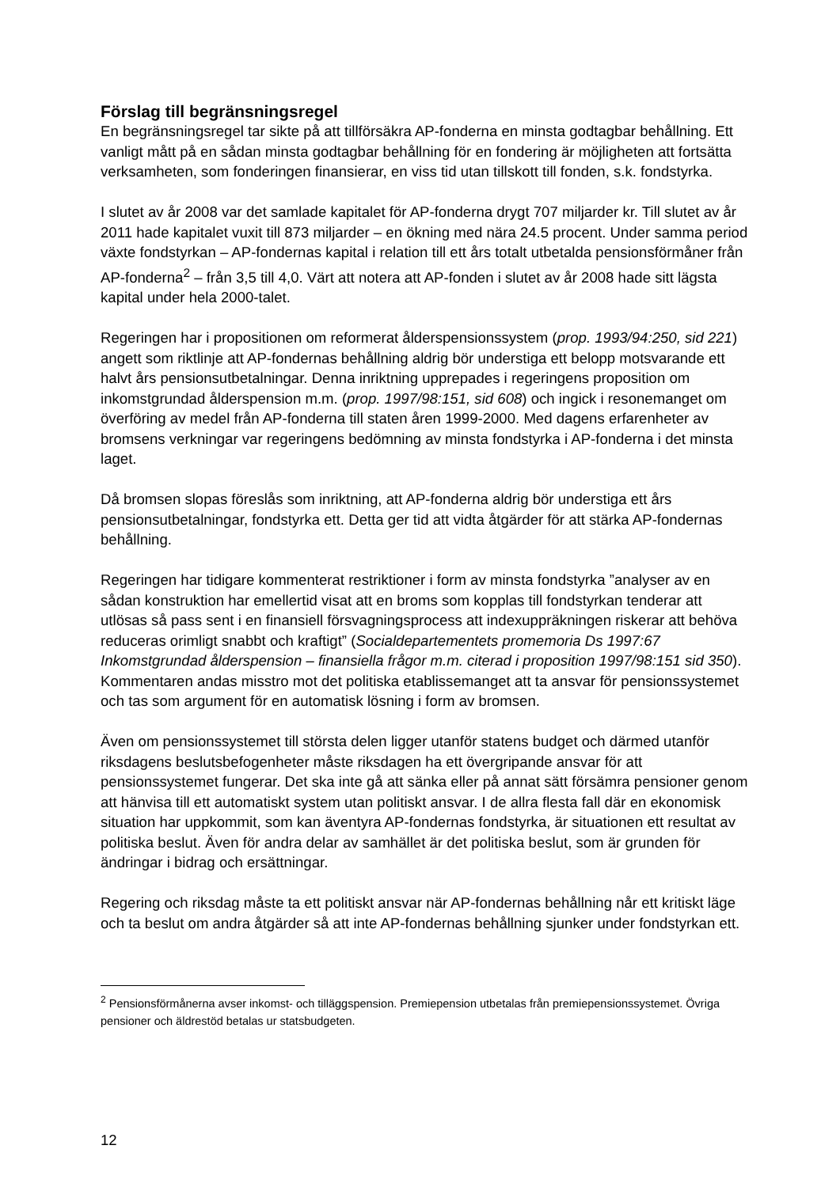Förslag till begränsningsregel
En begränsningsregel tar sikte på att tillförsäkra AP-fonderna en minsta godtagbar behållning. Ett vanligt mått på en sådan minsta godtagbar behållning för en fondering är möjligheten att fortsätta verksamheten, som fonderingen finansierar, en viss tid utan tillskott till fonden, s.k. fondstyrka.
I slutet av år 2008 var det samlade kapitalet för AP-fonderna drygt 707 miljarder kr. Till slutet av år 2011 hade kapitalet vuxit till 873 miljarder – en ökning med nära 24.5 procent. Under samma period växte fondstyrkan – AP-fondernas kapital i relation till ett års totalt utbetalda pensionsförmåner från AP-fonderna<sup>2</sup> – från 3,5 till 4,0. Värt att notera att AP-fonden i slutet av år 2008 hade sitt lägsta kapital under hela 2000-talet.
Regeringen har i propositionen om reformerat ålderspensionssystem (prop. 1993/94:250, sid 221) angett som riktlinje att AP-fondernas behållning aldrig bör understiga ett belopp motsvarande ett halvt års pensionsutbetalningar. Denna inriktning upprepades i regeringens proposition om inkomstgrundad ålderspension m.m. (prop. 1997/98:151, sid 608) och ingick i resonemanget om överföring av medel från AP-fonderna till staten åren 1999-2000. Med dagens erfarenheter av bromsens verkningar var regeringens bedömning av minsta fondstyrka i AP-fonderna i det minsta laget.
Då bromsen slopas föreslås som inriktning, att AP-fonderna aldrig bör understiga ett års pensionsutbetalningar, fondstyrka ett. Detta ger tid att vidta åtgärder för att stärka AP-fondernas behållning.
Regeringen har tidigare kommenterat restriktioner i form av minsta fondstyrka ”analyser av en sådan konstruktion har emellertid visat att en broms som kopplas till fondstyrkan tenderar att utlösas så pass sent i en finansiell försvagningsprocess att indexuppräkningen riskerar att behöva reduceras orimligt snabbt och kraftigt” (Socialdepartementets promemoria Ds 1997:67 Inkomstgrundad ålderspension – finansiella frågor m.m. citerad i proposition 1997/98:151 sid 350). Kommentaren andas misstro mot det politiska etablissemanget att ta ansvar för pensionssystemet och tas som argument för en automatisk lösning i form av bromsen.
Även om pensionssystemet till största delen ligger utanför statens budget och därmed utanför riksdagens beslutsbefogenheter måste riksdagen ha ett övergripande ansvar för att pensionssystemet fungerar. Det ska inte gå att sänka eller på annat sätt försämra pensioner genom att hänvisa till ett automatiskt system utan politiskt ansvar. I de allra flesta fall där en ekonomisk situation har uppkommit, som kan äventyra AP-fondernas fondstyrka, är situationen ett resultat av politiska beslut. Även för andra delar av samhället är det politiska beslut, som är grunden för ändringar i bidrag och ersättningar.
Regering och riksdag måste ta ett politiskt ansvar när AP-fondernas behållning når ett kritiskt läge och ta beslut om andra åtgärder så att inte AP-fondernas behållning sjunker under fondstyrkan ett.
<sup>2</sup> Pensionsförmånerna avser inkomst- och tilläggspension. Premiepension utbetalas från premiepensionssystemet. Övriga pensioner och äldrestöd betalas ur statsbudgeten.
12